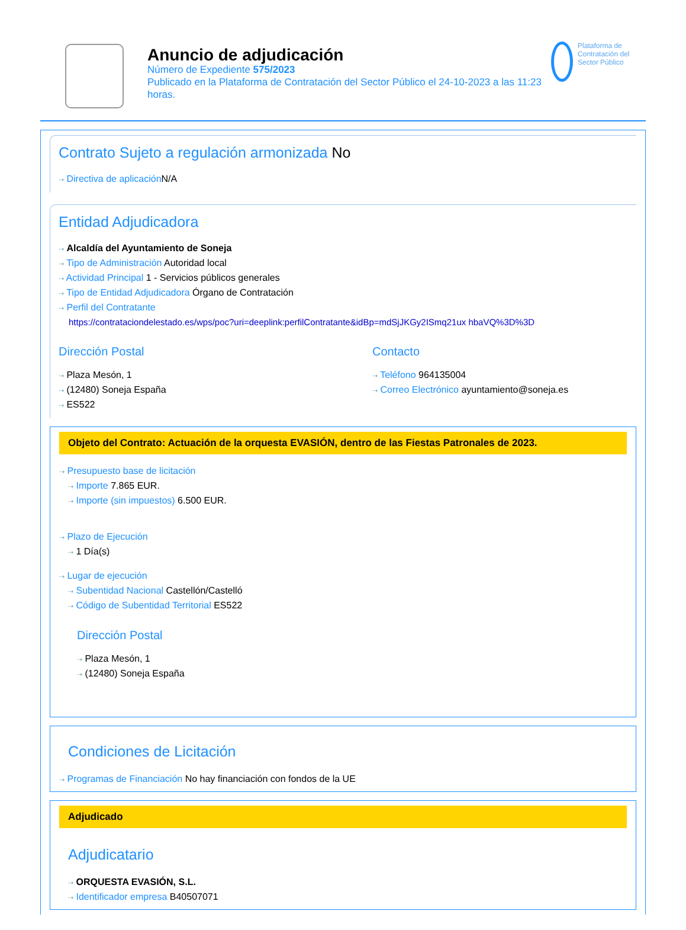Anuncio de adjudicación
Número de Expediente 575/2023
Publicado en la Plataforma de Contratación del Sector Público el 24-10-2023 a las 11:23 horas.
Plataforma de Contratación del Sector Público
Contrato Sujeto a regulación armonizada No
⇢ Directiva de aplicación N/A
Entidad Adjudicadora
⇢ Alcaldía del Ayuntamiento de Soneja
⇢ Tipo de Administración Autoridad local
⇢ Actividad Principal 1 - Servicios públicos generales
⇢ Tipo de Entidad Adjudicadora Órgano de Contratación
⇢ Perfil del Contratante
https://contrataciondelestado.es/wps/poc?uri=deeplink:perfilContratante&idBp=mdSjJKGy2ISmq21ux hbaVQ%3D%3D
Dirección Postal
⇢ Plaza Mesón, 1
⇢ (12480) Soneja España
⇢ ES522
Contacto
⇢ Teléfono 964135004
⇢ Correo Electrónico ayuntamiento@soneja.es
Objeto del Contrato: Actuación de la orquesta EVASIÓN, dentro de las Fiestas Patronales de 2023.
⇢ Presupuesto base de licitación
⇢ Importe 7.865 EUR.
⇢ Importe (sin impuestos) 6.500 EUR.
⇢ Plazo de Ejecución
⇢ 1 Día(s)
⇢ Lugar de ejecución
⇢ Subentidad Nacional Castellón/Castelló
⇢ Código de Subentidad Territorial ES522
Dirección Postal
⇢ Plaza Mesón, 1
⇢ (12480) Soneja España
Condiciones de Licitación
⇢ Programas de Financiación No hay financiación con fondos de la UE
Adjudicado
Adjudicatario
⇢ ORQUESTA EVASIÓN, S.L.
⇢ Identificador empresa B40507071